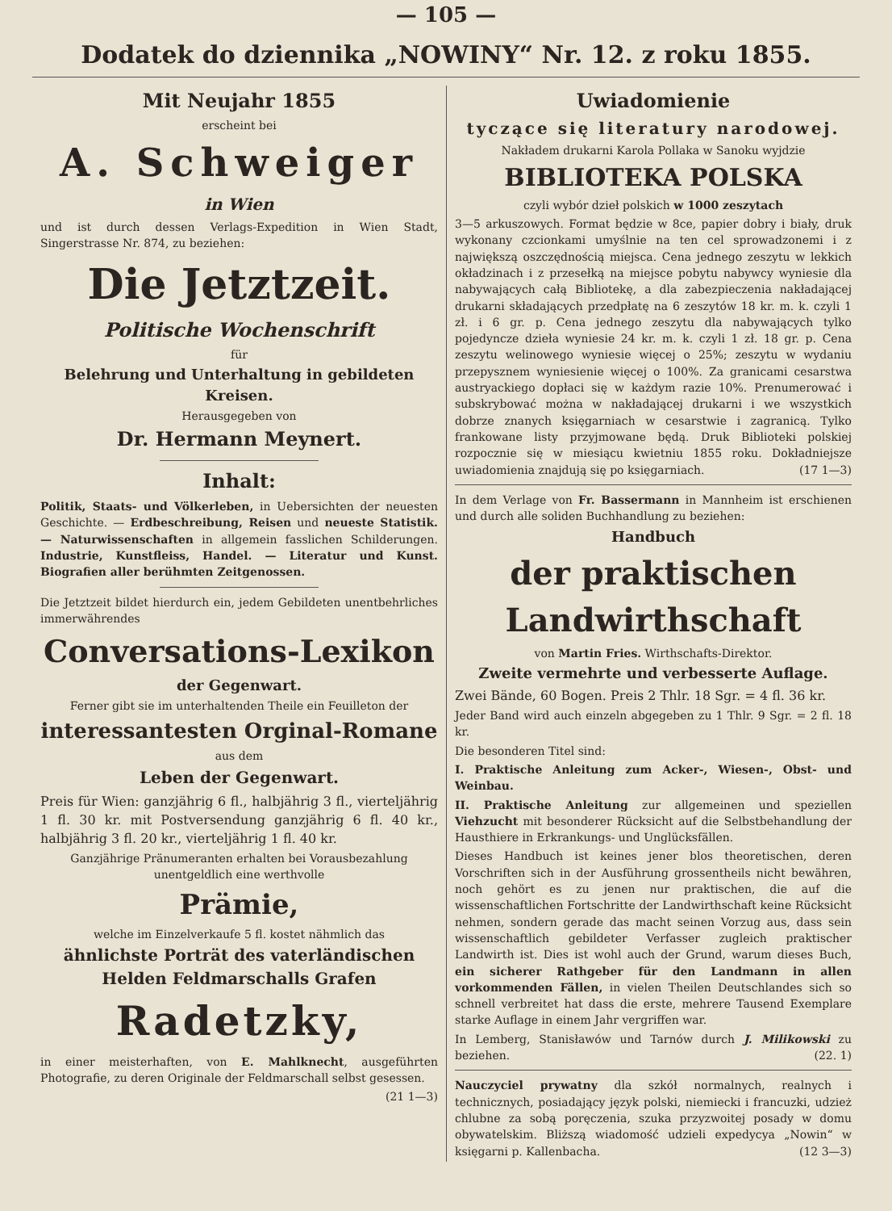— 105 —
Dodatek do dziennika „NOWINY“ Nr. 12. z roku 1855.
Mit Neujahr 1855
erscheint bei
A. Schweiger
in Wien
und ist durch dessen Verlags-Expedition in Wien Stadt, Singerstrasse Nr. 874, zu beziehen:
Die Jetztzeit.
Politische Wochenschrift
für
Belehrung und Unterhaltung in gebildeten Kreisen.
Herausgegeben von
Dr. Hermann Meynert.
Inhalt:
Politik, Staats- und Völkerleben, in Uebersichten der neuesten Geschichte. — Erdbeschreibung, Reisen und neueste Statistik. — Naturwissenschaften in allgemein fasslichen Schilderungen. Industrie, Kunstfleiss, Handel. — Literatur und Kunst. Biografien aller berühmten Zeitgenossen.
Die Jetztzeit bildet hierdurch ein, jedem Gebildeten unentbehrliches immerwährendes
Conversations-Lexikon
der Gegenwart.
Ferner gibt sie im unterhaltenden Theile ein Feuilleton der
interessantesten Orginal-Romane
aus dem
Leben der Gegenwart.
Preis für Wien: ganzjährig 6 fl., halbjährig 3 fl., vierteljährig 1 fl. 30 kr. mit Postversendung ganzjährig 6 fl. 40 kr., halbjährig 3 fl. 20 kr., vierteljährig 1 fl. 40 kr.
Ganzjährige Pränumeranten erhalten bei Vorausbezahlung unentgeldlich eine werthvolle
Prämie,
welche im Einzelverkaufe 5 fl. kostet nähmlich das
ähnlichste Porträt des vaterländischen Helden Feldmarschalls Grafen
Radetzky,
in einer meisterhaften, von E. Mahlknecht, ausgeführten Photografie, zu deren Originale der Feldmarschall selbst gesessen.
(21 1—3)
Uwiadomienie
tyczące się literatury narodowej.
Nakładem drukarni Karola Pollaka w Sanoku wyjdzie
BIBLIOTEKA POLSKA
czyli wybór dzieł polskich w 1000 zeszytach
3—5 arkuszowych. Format będzie w 8ce, papier dobry i biały, druk wykonany czcionkami umyślnie na ten cel sprowadzonemi i z największą oszczędnością miejsca. Cena jednego zeszytu w lekkich okładzinach i z przesełką na miejsce pobytu nabywcy wyniesie dla nabywających całą Bibliotekę, a dla zabezpieczenia nakładającej drukarni składających przedpłatę na 6 zeszytów 18 kr. m. k. czyli 1 zł. i 6 gr. p. Cena jednego zeszytu dla nabywających tylko pojedyncze dzieła wyniesie 24 kr. m. k. czyli 1 zł. 18 gr. p. Cena zeszytu welinowego wyniesie więcej o 25%; zeszytu w wydaniu przepysznem wyniesienie więcej o 100%. Za granicami cesarstwa austryackiego dopłaci się w każdym razie 10%. Prenumerować i subskrybować można w nakładającej drukarni i we wszystkich dobrze znanych księgarniach w cesarstwie i zagranicą. Tylko frankowane listy przyjmowane będą. Druk Biblioteki polskiej rozpocznie się w miesiącu kwietniu 1855 roku. Dokładniejsze uwiadomienia znajdują się po księgarniach. (17 1—3)
In dem Verlage von Fr. Bassermann in Mannheim ist erschienen und durch alle soliden Buchhandlung zu beziehen:
Handbuch
der praktischen Landwirthschaft
von Martin Fries. Wirthschafts-Direktor.
Zweite vermehrte und verbesserte Auflage.
Zwei Bände, 60 Bogen. Preis 2 Thlr. 18 Sgr. = 4 fl. 36 kr.
Jeder Band wird auch einzeln abgegeben zu 1 Thlr. 9 Sgr. = 2 fl. 18 kr.
Die besonderen Titel sind:
I. Praktische Anleitung zum Acker-, Wiesen-, Obst- und Weinbau.
II. Praktische Anleitung zur allgemeinen und speziellen Viehzucht mit besonderer Rücksicht auf die Selbstbehandlung der Hausthiere in Erkrankungs- und Unglücksfällen.
Dieses Handbuch ist keines jener blos theoretischen, deren Vorschriften sich in der Ausführung grossentheils nicht bewähren, noch gehört es zu jenen nur praktischen, die auf die wissenschaftlichen Fortschritte der Landwirthschaft keine Rücksicht nehmen, sondern gerade das macht seinen Vorzug aus, dass sein wissenschaftlich gebildeter Verfasser zugleich praktischer Landwirth ist. Dies ist wohl auch der Grund, warum dieses Buch, ein sicherer Rathgeber für den Landmann in allen vorkommenden Fällen, in vielen Theilen Deutschlandes sich so schnell verbreitet hat dass die erste, mehrere Tausend Exemplare starke Auflage in einem Jahr vergriffen war.
In Lemberg, Stanisławów und Tarnów durch J. Milikowski zu beziehen. (22. 1)
Nauczyciel prywatny dla szkół normalnych, realnych i technicznych, posiadający język polski, niemiecki i francuzki, udzież chlubne za sobą poręczenia, szuka przyzwoitej posady w domu obywatelskim. Bliższą wiadomość udzieli expedycya „Nowin“ w księgarni p. Kallenbacha. (12 3—3)